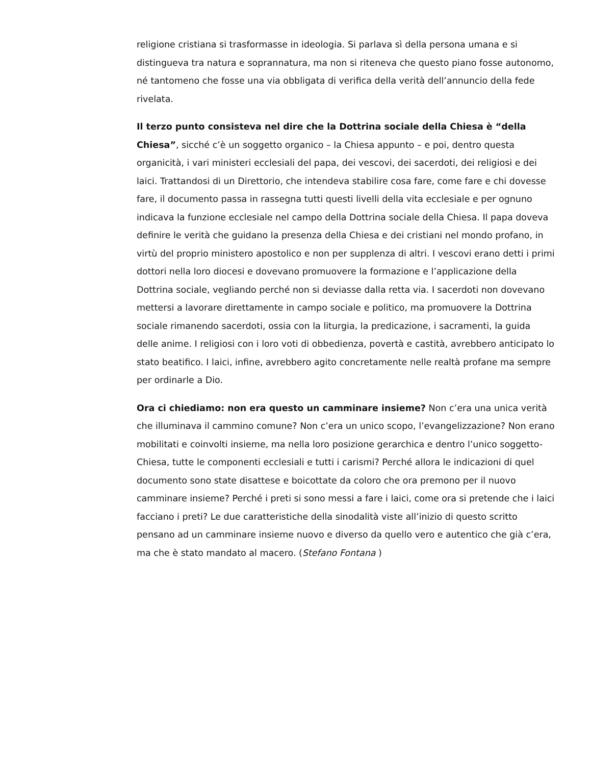religione cristiana si trasformasse in ideologia. Si parlava sì della persona umana e si distingueva tra natura e soprannatura, ma non si riteneva che questo piano fosse autonomo, né tantomeno che fosse una via obbligata di verifica della verità dell’annuncio della fede rivelata.
Il terzo punto consisteva nel dire che la Dottrina sociale della Chiesa è “della Chiesa”, sicché c’è un soggetto organico – la Chiesa appunto – e poi, dentro questa organicità, i vari ministeri ecclesiali del papa, dei vescovi, dei sacerdoti, dei religiosi e dei laici. Trattandosi di un Direttorio, che intendeva stabilire cosa fare, come fare e chi dovesse fare, il documento passa in rassegna tutti questi livelli della vita ecclesiale e per ognuno indicava la funzione ecclesiale nel campo della Dottrina sociale della Chiesa. Il papa doveva definire le verità che guidano la presenza della Chiesa e dei cristiani nel mondo profano, in virtù del proprio ministero apostolico e non per supplenza di altri. I vescovi erano detti i primi dottori nella loro diocesi e dovevano promuovere la formazione e l’applicazione della Dottrina sociale, vegliando perché non si deviasse dalla retta via. I sacerdoti non dovevano mettersi a lavorare direttamente in campo sociale e politico, ma promuovere la Dottrina sociale rimanendo sacerdoti, ossia con la liturgia, la predicazione, i sacramenti, la guida delle anime. I religiosi con i loro voti di obbedienza, povertà e castità, avrebbero anticipato lo stato beatifico. I laici, infine, avrebbero agito concretamente nelle realtà profane ma sempre per ordinarle a Dio.
Ora ci chiediamo: non era questo un camminare insieme? Non c’era una unica verità che illuminava il cammino comune? Non c’era un unico scopo, l’evangelizzazione? Non erano mobilitati e coinvolti insieme, ma nella loro posizione gerarchica e dentro l’unico soggetto-Chiesa, tutte le componenti ecclesiali e tutti i carismi? Perché allora le indicazioni di quel documento sono state disattese e boicottate da coloro che ora premono per il nuovo camminare insieme? Perché i preti si sono messi a fare i laici, come ora si pretende che i laici facciano i preti? Le due caratteristiche della sinodalità viste all’inizio di questo scritto pensano ad un camminare insieme nuovo e diverso da quello vero e autentico che già c’era, ma che è stato mandato al macero. (Stefano Fontana )